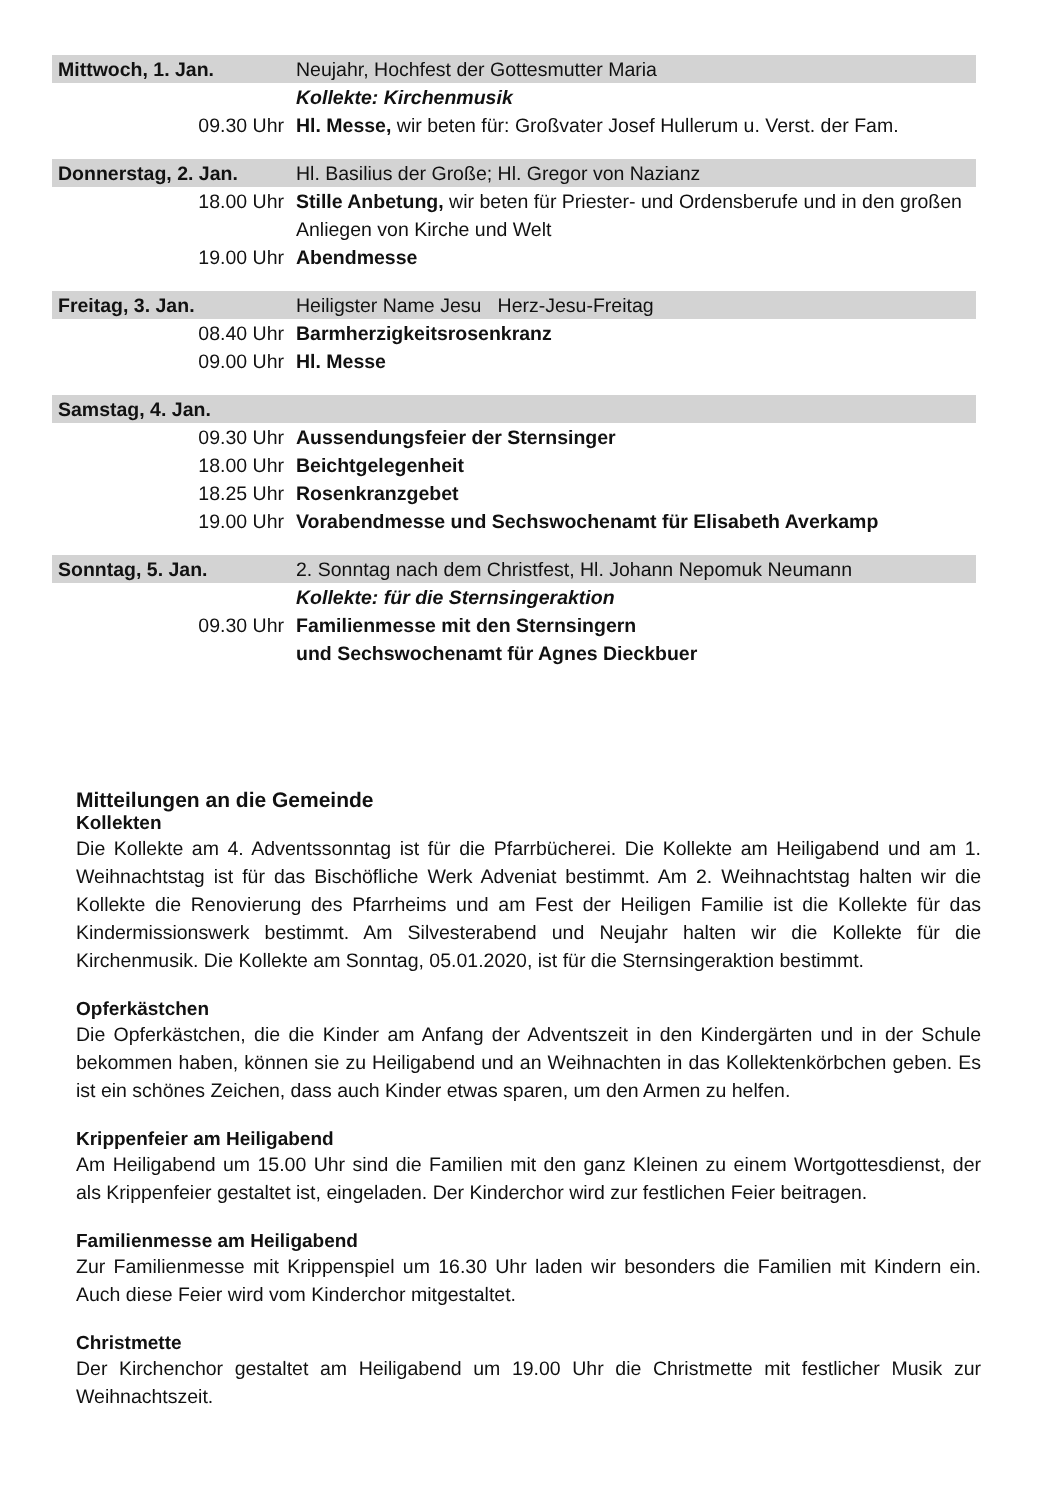| Mittwoch, 1. Jan. | Neujahr, Hochfest der Gottesmutter Maria |
| | Kollekte: Kirchenmusik |
| 09.30 Uhr | Hl. Messe, wir beten für: Großvater Josef Hullerum u. Verst. der Fam. |
| Donnerstag, 2. Jan. | Hl. Basilius der Große; Hl. Gregor von Nazianz |
| 18.00 Uhr | Stille Anbetung, wir beten für Priester- und Ordensberufe und in den großen Anliegen von Kirche und Welt |
| 19.00 Uhr | Abendmesse |
| Freitag, 3. Jan. | Heiligster Name Jesu Herz-Jesu-Freitag |
| 08.40 Uhr | Barmherzigkeitsrosenkranz |
| 09.00 Uhr | Hl. Messe |
| Samstag, 4. Jan. | |
| 09.30 Uhr | Aussendungsfeier der Sternsinger |
| 18.00 Uhr | Beichtgelegenheit |
| 18.25 Uhr | Rosenkranzgebet |
| 19.00 Uhr | Vorabendmesse und Sechswochenamt für Elisabeth Averkamp |
| Sonntag, 5. Jan. | 2. Sonntag nach dem Christfest, Hl. Johann Nepomuk Neumann |
| | Kollekte: für die Sternsingeraktion |
| 09.30 Uhr | Familienmesse mit den Sternsingern und Sechswochenamt für Agnes Dieckbuer |
Mitteilungen an die Gemeinde
Kollekten
Die Kollekte am 4. Adventssonntag ist für die Pfarrbücherei. Die Kollekte am Heiligabend und am 1. Weihnachtstag ist für das Bischöfliche Werk Adveniat bestimmt. Am 2. Weihnachtstag halten wir die Kollekte die Renovierung des Pfarrheims und am Fest der Heiligen Familie ist die Kollekte für das Kindermissionswerk bestimmt. Am Silvesterabend und Neujahr halten wir die Kollekte für die Kirchenmusik. Die Kollekte am Sonntag, 05.01.2020, ist für die Sternsingeraktion bestimmt.
Opferkästchen
Die Opferkästchen, die die Kinder am Anfang der Adventszeit in den Kindergärten und in der Schule bekommen haben, können sie zu Heiligabend und an Weihnachten in das Kollektenkörbchen geben. Es ist ein schönes Zeichen, dass auch Kinder etwas sparen, um den Armen zu helfen.
Krippenfeier am Heiligabend
Am Heiligabend um 15.00 Uhr sind die Familien mit den ganz Kleinen zu einem Wortgottesdienst, der als Krippenfeier gestaltet ist, eingeladen. Der Kinderchor wird zur festlichen Feier beitragen.
Familienmesse am Heiligabend
Zur Familienmesse mit Krippenspiel um 16.30 Uhr laden wir besonders die Familien mit Kindern ein. Auch diese Feier wird vom Kinderchor mitgestaltet.
Christmette
Der Kirchenchor gestaltet am Heiligabend um 19.00 Uhr die Christmette mit festlicher Musik zur Weihnachtszeit.